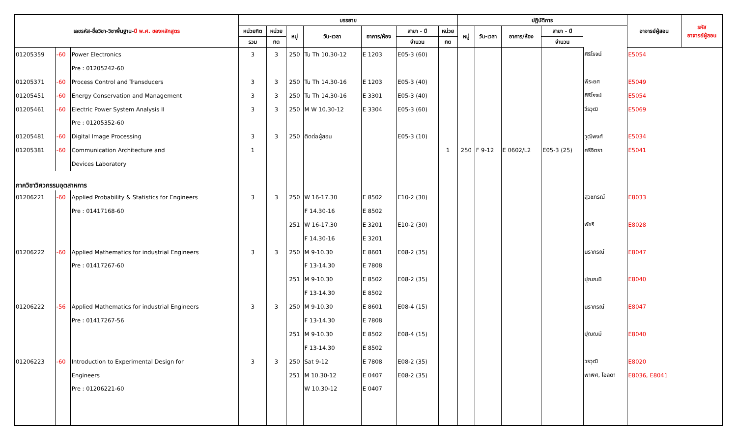| เลขรหัส-ชื่อวิชา-วิชาพื้นฐาน- ปี พ.ศ. ของหลักสูตร | | | บรรยาย | | | | | | | ปฏิบัติการ | | | | | อาจารย์ผู้สอน | รหัส อาจารย์ผู้สอน |
| --- | --- | --- | --- | --- | --- | --- | --- | --- | --- | --- | --- | --- | --- | --- | --- | --- |
| | | | หน่วยกิต | หน่วย | หมู่ | วัน-เวลา | อาคาร/ห้อง | สาขา - ปี | | หน่วย | หมู่ | วัน-เวลา | อาคาร/ห้อง | สาขา - ปี | | |
| | | | รวม | กิต | | | | จำนวน | กิต | จำนวน | | | | | | |
| 01205359 | -60 | Power Electronics | 3 | 3 | 250 | Tu Th 10.30-12 | E 1203 | E05-3 (60) | | | | | | ศิริโรจน์ | E5054 | |
| | | Pre : 01205242-60 | | | | | | | | | | | | | | |
| 01205371 | -60 | Process Control and Transducers | 3 | 3 | 250 | Tu Th 14.30-16 | E 1203 | E05-3 (40) | | | | | | พีระยศ | E5049 | |
| 01205451 | -60 | Energy Conservation and Management | 3 | 3 | 250 | Tu Th 14.30-16 | E 3301 | E05-3 (40) | | | | | | ศิริโรจน์ | E5054 | |
| 01205461 | -60 | Electric Power System Analysis II | 3 | 3 | 250 | M W 10.30-12 | E 3304 | E05-3 (60) | | | | | | วีรวุฒิ | E5069 | |
| | | Pre : 01205352-60 | | | | | | | | | | | | | | |
| 01205481 | -60 | Digital Image Processing | 3 | 3 | 250 | ติดต่อผู้สอน | | E05-3 (10) | | | | | | วุฒิพงศ์ | E5034 | |
| 01205381 | -60 | Communication Architecture and | 1 | | | | | | 1 | 250 | F 9-12 | E 0602/L2 | E05-3 (25) | ศรีจิตรา | E5041 | |
| | | Devices Laboratory | | | | | | | | | | | | | | |
| ภาควิชาวิศวกรรมอุตสาหการ | | | | | | | | | | | | | | | | |
| 01206221 | -60 | Applied Probability & Statistics for Engineers | 3 | 3 | 250 | W 16-17.30 | E 8502 | E10-2 (30) | | | | | | สุวิชภรณ์ | E8033 | |
| | | Pre : 01417168-60 | | | | F 14.30-16 | E 8502 | | | | | | | | | |
| | | | | | 251 | W 16-17.30 | E 3201 | E10-2 (30) | | | | | | พัชรี | E8028 | |
| | | | | | | F 14.30-16 | E 3201 | | | | | | | | | |
| 01206222 | -60 | Applied Mathematics for industrial Engineers | 3 | 3 | 250 | M 9-10.30 | E 8601 | E08-2 (35) | | | | | | นราภรณ์ | E8047 | |
| | | Pre : 01417267-60 | | | | F 13-14.30 | E 7808 | | | | | | | | | |
| | | | | | 251 | M 9-10.30 | E 8502 | E08-2 (35) | | | | | | ปุณณมี | E8040 | |
| | | | | | | F 13-14.30 | E 8502 | | | | | | | | | |
| 01206222 | -56 | Applied Mathematics for industrial Engineers | 3 | 3 | 250 | M 9-10.30 | E 8601 | E08-4 (15) | | | | | | นราภรณ์ | E8047 | |
| | | Pre : 01417267-56 | | | | F 13-14.30 | E 7808 | | | | | | | | | |
| | | | | | 251 | M 9-10.30 | E 8502 | E08-4 (15) | | | | | | ปุณณมี | E8040 | |
| | | | | | | F 13-14.30 | E 8502 | | | | | | | | | |
| 01206223 | -60 | Introduction to Experimental Design for | 3 | 3 | 250 | Sat 9-12 | E 7808 | E08-2 (35) | | | | | | วรวุฒิ | E8020 | |
| | | Engineers | | | 251 | M 10.30-12 | E 0407 | E08-2 (35) | | | | | | พาพิศ, ไอลดา | E8036, E8041 | |
| | | Pre : 01206221-60 | | | | W 10.30-12 | E 0407 | | | | | | | | | |